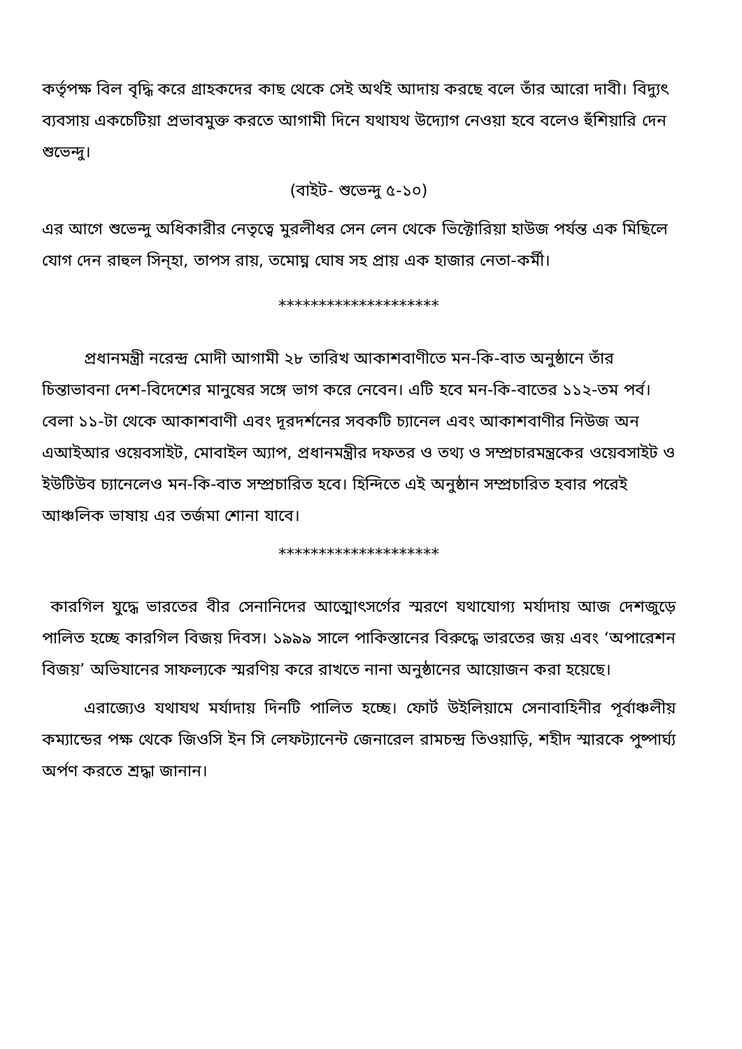কর্তৃপক্ষ বিল বৃদ্ধি করে গ্রাহকদের কাছ থেকে সেই অর্থই আদায় করছে বলে তাঁর আরো দাবী। বিদ্যুৎ ব্যবসায় একচেটিয়া প্রভাবমুক্ত করতে আগামী দিনে যথাযথ উদ্যোগ নেওয়া হবে বলেও হুঁশিয়ারি দেন শুভেন্দু।
(বাইট- শুভেন্দু ৫-১০)
এর আগে শুভেন্দু অধিকারীর নেতৃত্বে মুরলীধর সেন লেন থেকে ভিক্টোরিয়া হাউজ পর্যন্ত এক মিছিলে যোগ দেন রাহুল সিন্‌হা, তাপস রায়, তমোঘ্ন ঘোষ সহ প্রায় এক হাজার নেতা-কর্মী।
********************
প্রধানমন্ত্রী নরেন্দ্র মোদী আগামী ২৮ তারিখ আকাশবাণীতে মন-কি-বাত অনুষ্ঠানে তাঁর চিন্তাভাবনা দেশ-বিদেশের মানুষের সঙ্গে ভাগ করে নেবেন। এটি হবে মন-কি-বাতের ১১২-তম পর্ব। বেলা ১১-টা থেকে আকাশবাণী এবং দূরদর্শনের সবকটি চ্যানেল এবং আকাশবাণীর নিউজ অন এআইআর ওয়েবসাইট, মোবাইল অ্যাপ, প্রধানমন্ত্রীর দফতর ও তথ্য ও সম্প্রচারমন্ত্রকের ওয়েবসাইট ও ইউটিউব চ্যানেলেও মন-কি-বাত সম্প্রচারিত হবে। হিন্দিতে এই অনুষ্ঠান সম্প্রচারিত হবার পরেই আঞ্চলিক ভাষায় এর তর্জমা শোনা যাবে।
********************
কারগিল যুদ্ধে ভারতের বীর সেনানিদের আত্মোৎসর্গের স্মরণে যথাযোগ্য মর্যাদায় আজ দেশজুড়ে পালিত হচ্ছে কারগিল বিজয় দিবস। ১৯৯৯ সালে পাকিস্তানের বিরুদ্ধে ভারতের জয় এবং ‘অপারেশন বিজয়’ অভিযানের সাফল্যকে স্মরণিয় করে রাখতে নানা অনুষ্ঠানের আয়োজন করা হয়েছে।
এরাজ্যেও যথাযথ মর্যাদায় দিনটি পালিত হচ্ছে। ফোর্ট উইলিয়ামে সেনাবাহিনীর পূর্বাঞ্চলীয় কম্যান্ডের পক্ষ থেকে জিওসি ইন সি লেফট্যানেন্ট জেনারেল রামচন্দ্র তিওয়াড়ি, শহীদ স্মারকে পুষ্পার্ঘ্য অর্পণ করতে শ্রদ্ধা জানান।